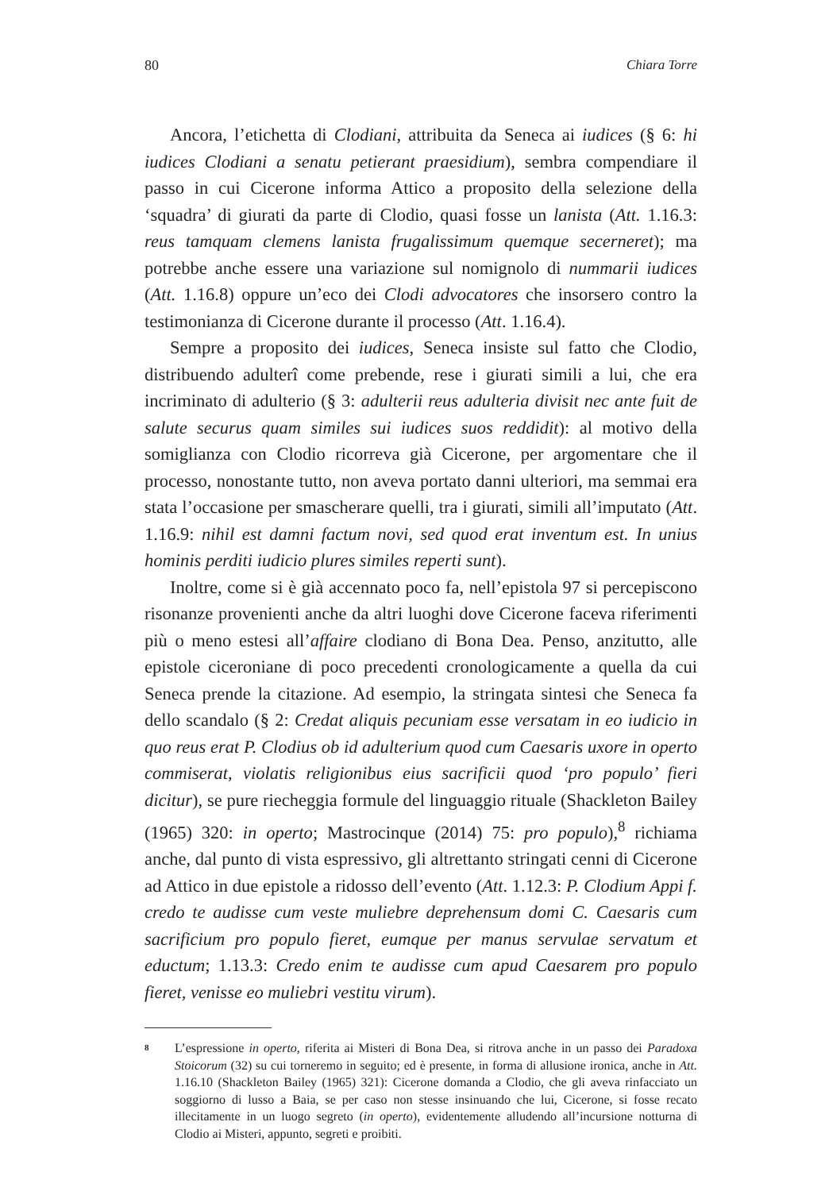80 Chiara Torre
Ancora, l’etichetta di Clodiani, attribuita da Seneca ai iudices (§ 6: hi iudices Clodiani a senatu petierant praesidium), sembra compendiare il passo in cui Cicerone informa Attico a proposito della selezione della ‘squadra’ di giurati da parte di Clodio, quasi fosse un lanista (Att. 1.16.3: reus tamquam clemens lanista frugalissimum quemque secerneret); ma potrebbe anche essere una variazione sul nomignolo di nummarii iudices (Att. 1.16.8) oppure un’eco dei Clodi advocatores che insorsero contro la testimonianza di Cicerone durante il processo (Att. 1.16.4).
Sempre a proposito dei iudices, Seneca insiste sul fatto che Clodio, distribuendo adulterî come prebende, rese i giurati simili a lui, che era incriminato di adulterio (§ 3: adulterii reus adulteria divisit nec ante fuit de salute securus quam similes sui iudices suos reddidit): al motivo della somiglianza con Clodio ricorreva già Cicerone, per argomentare che il processo, nonostante tutto, non aveva portato danni ulteriori, ma semmai era stata l’occasione per smascherare quelli, tra i giurati, simili all’imputato (Att. 1.16.9: nihil est damni factum novi, sed quod erat inventum est. In unius hominis perditi iudicio plures similes reperti sunt).
Inoltre, come si è già accennato poco fa, nell’epistola 97 si percepiscono risonanze provenienti anche da altri luoghi dove Cicerone faceva riferimenti più o meno estesi all’affaire clodiano di Bona Dea. Penso, anzitutto, alle epistole ciceroniane di poco precedenti cronologicamente a quella da cui Seneca prende la citazione. Ad esempio, la stringata sintesi che Seneca fa dello scandalo (§ 2: Credat aliquis pecuniam esse versatam in eo iudicio in quo reus erat P. Clodius ob id adulterium quod cum Caesaris uxore in operto commiserat, violatis religionibus eius sacrificii quod ‘pro populo’ fieri dicitur), se pure riecheggia formule del linguaggio rituale (Shackleton Bailey (1965) 320: in operto; Mastrocinque (2014) 75: pro populo),<sup>8</sup> richiama anche, dal punto di vista espressivo, gli altrettanto stringati cenni di Cicerone ad Attico in due epistole a ridosso dell’evento (Att. 1.12.3: P. Clodium Appi f. credo te audisse cum veste muliebre deprehensum domi C. Caesaris cum sacrificium pro populo fieret, eumque per manus servulae servatum et eductum; 1.13.3: Credo enim te audisse cum apud Caesarem pro populo fieret, venisse eo muliebri vestitu virum).
8 L’espressione in operto, riferita ai Misteri di Bona Dea, si ritrova anche in un passo dei Paradoxa Stoicorum (32) su cui torneremo in seguito; ed è presente, in forma di allusione ironica, anche in Att. 1.16.10 (Shackleton Bailey (1965) 321): Cicerone domanda a Clodio, che gli aveva rinfacciato un soggiorno di lusso a Baia, se per caso non stesse insinuando che lui, Cicerone, si fosse recato illecitamente in un luogo segreto (in operto), evidentemente alludendo all’incursione notturna di Clodio ai Misteri, appunto, segreti e proibiti.